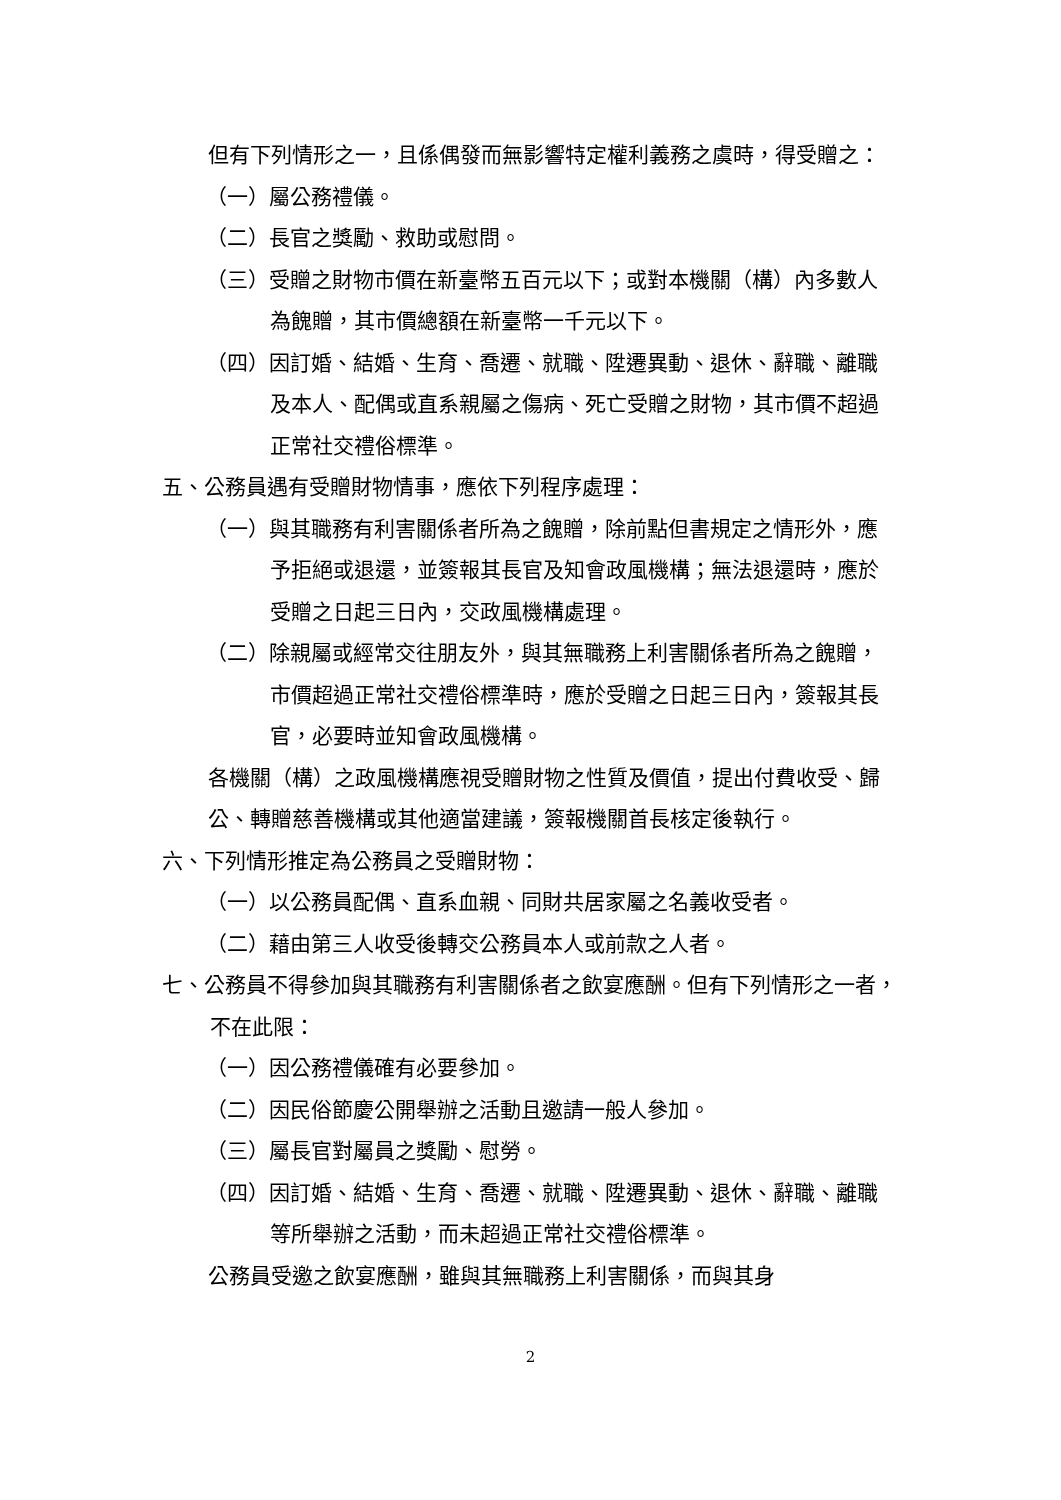但有下列情形之一，且係偶發而無影響特定權利義務之虞時，得受贈之：
（一）屬公務禮儀。
（二）長官之獎勵、救助或慰問。
（三）受贈之財物市價在新臺幣五百元以下；或對本機關（構）內多數人為餽贈，其市價總額在新臺幣一千元以下。
（四）因訂婚、結婚、生育、喬遷、就職、陞遷異動、退休、辭職、離職及本人、配偶或直系親屬之傷病、死亡受贈之財物，其市價不超過正常社交禮俗標準。
五、公務員遇有受贈財物情事，應依下列程序處理：
（一）與其職務有利害關係者所為之餽贈，除前點但書規定之情形外，應予拒絕或退還，並簽報其長官及知會政風機構；無法退還時，應於受贈之日起三日內，交政風機構處理。
（二）除親屬或經常交往朋友外，與其無職務上利害關係者所為之餽贈，市價超過正常社交禮俗標準時，應於受贈之日起三日內，簽報其長官，必要時並知會政風機構。
各機關（構）之政風機構應視受贈財物之性質及價值，提出付費收受、歸公、轉贈慈善機構或其他適當建議，簽報機關首長核定後執行。
六、下列情形推定為公務員之受贈財物：
（一）以公務員配偶、直系血親、同財共居家屬之名義收受者。
（二）藉由第三人收受後轉交公務員本人或前款之人者。
七、公務員不得參加與其職務有利害關係者之飲宴應酬。但有下列情形之一者，不在此限：
（一）因公務禮儀確有必要參加。
（二）因民俗節慶公開舉辦之活動且邀請一般人參加。
（三）屬長官對屬員之獎勵、慰勞。
（四）因訂婚、結婚、生育、喬遷、就職、陞遷異動、退休、辭職、離職等所舉辦之活動，而未超過正常社交禮俗標準。
公務員受邀之飲宴應酬，雖與其無職務上利害關係，而與其身
2